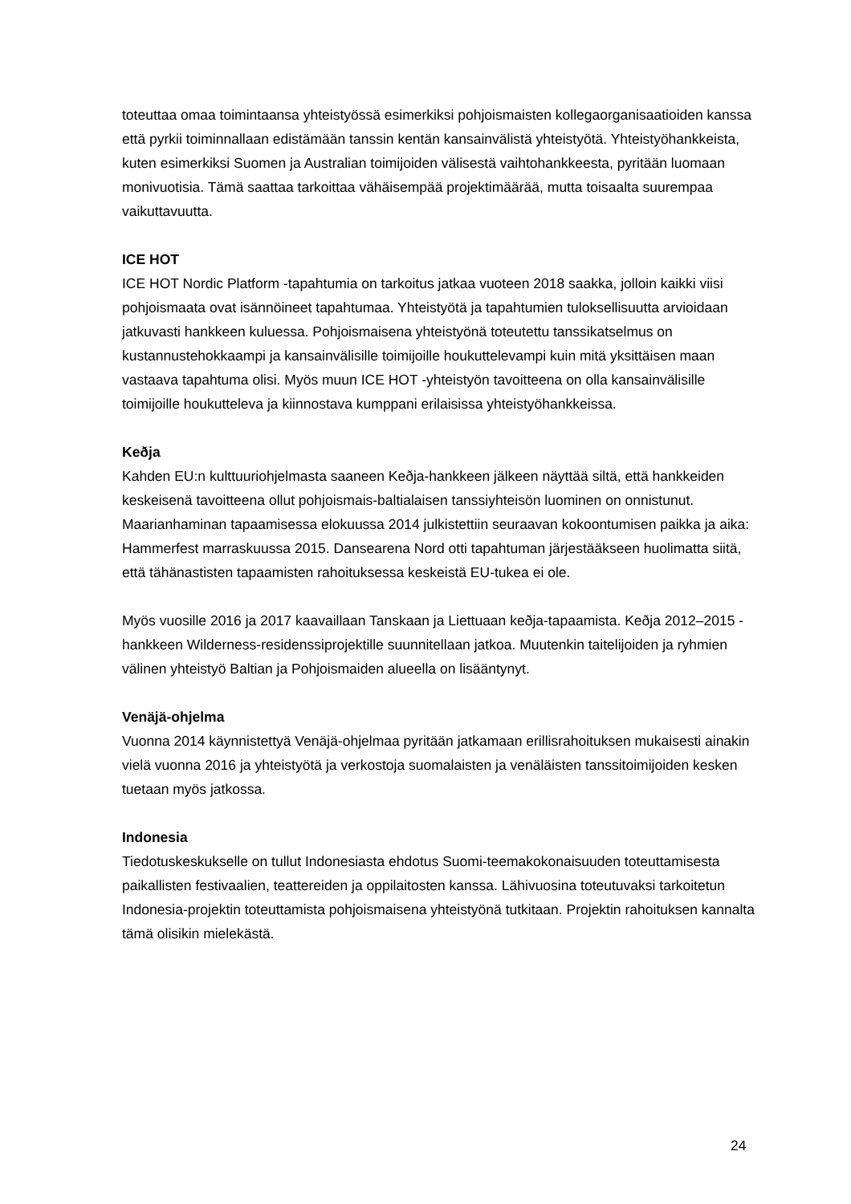toteuttaa omaa toimintaansa yhteistyössä esimerkiksi pohjoismaisten kollegaorganisaatioiden kanssa että pyrkii toiminnallaan edistämään tanssin kentän kansainvälistä yhteistyötä. Yhteistyöhankkeista, kuten esimerkiksi Suomen ja Australian toimijoiden välisestä vaihtohankkeesta, pyritään luomaan monivuotisia. Tämä saattaa tarkoittaa vähäisempää projektimäärää, mutta toisaalta suurempaa vaikuttavuutta.
ICE HOT
ICE HOT Nordic Platform -tapahtumia on tarkoitus jatkaa vuoteen 2018 saakka, jolloin kaikki viisi pohjoismaata ovat isännöineet tapahtumaa. Yhteistyötä ja tapahtumien tuloksellisuutta arvioidaan jatkuvasti hankkeen kuluessa. Pohjoismaisena yhteistyönä toteutettu tanssikatselmus on kustannustehokkaampi ja kansainvälisille toimijoille houkuttelevampi kuin mitä yksittäisen maan vastaava tapahtuma olisi. Myös muun ICE HOT -yhteistyön tavoitteena on olla kansainvälisille toimijoille houkutteleva ja kiinnostava kumppani erilaisissa yhteistyöhankkeissa.
Keðja
Kahden EU:n kulttuuriohjelmasta saaneen Keðja-hankkeen jälkeen näyttää siltä, että hankkeiden keskeisenä tavoitteena ollut pohjoismais-baltialaisen tanssiyhteisön luominen on onnistunut. Maarianhaminan tapaamisessa elokuussa 2014 julkistettiin seuraavan kokoontumisen paikka ja aika: Hammerfest marraskuussa 2015. Dansearena Nord otti tapahtuman järjestääkseen huolimatta siitä, että tähänastisten tapaamisten rahoituksessa keskeistä EU-tukea ei ole.
Myös vuosille 2016 ja 2017 kaavaillaan Tanskaan ja Liettuaan keðja-tapaamista. Keðja 2012–2015 -hankkeen Wilderness-residenssiprojektille suunnitellaan jatkoa. Muutenkin taitelijoiden ja ryhmien välinen yhteistyö Baltian ja Pohjoismaiden alueella on lisääntynyt.
Venäjä-ohjelma
Vuonna 2014 käynnistettyä Venäjä-ohjelmaa pyritään jatkamaan erillisrahoituksen mukaisesti ainakin vielä vuonna 2016 ja yhteistyötä ja verkostoja suomalaisten ja venäläisten tanssitoimijoiden kesken tuetaan myös jatkossa.
Indonesia
Tiedotuskeskukselle on tullut Indonesiasta ehdotus Suomi-teemakokonaisuuden toteuttamisesta paikallisten festivaalien, teattereiden ja oppilaitosten kanssa. Lähivuosina toteutuvaksi tarkoitetun Indonesia-projektin toteuttamista pohjoismaisena yhteistyönä tutkitaan. Projektin rahoituksen kannalta tämä olisikin mielekästä.
24